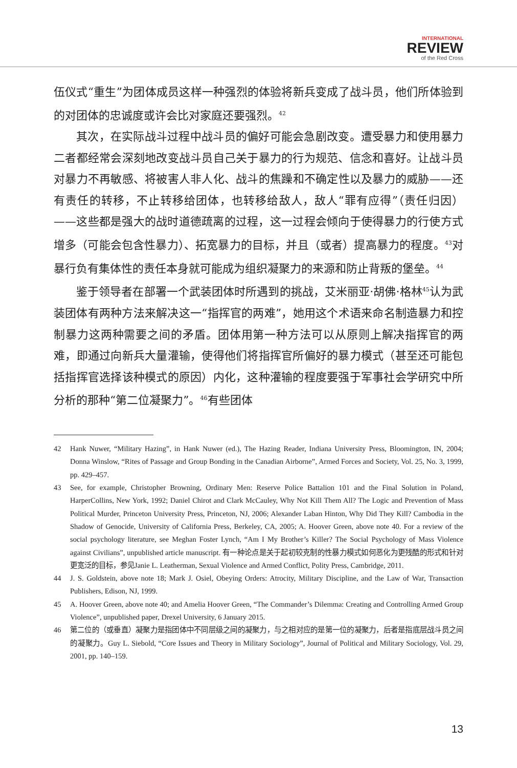INTERNATIONAL
REVIEW
of the Red Cross
伍仪式“重生”为团体成员这样一种强烈的体验将新兵变成了战斗员，他们所体验到的对团体的忠诚度或许会比对家庭还要强烈。<sup>42</sup>
其次，在实际战斗过程中战斗员的偏好可能会急剧改变。遭受暴力和使用暴力二者都经常会深刻地改变战斗员自己关于暴力的行为规范、信念和喜好。让战斗员对暴力不再敏感、将被害人非人化、战斗的焦躁和不确定性以及暴力的威胁——还有责任的转移，不止转移给团体，也转移给敌人，敌人“罪有应得”（责任归因）——这些都是强大的战时道德疏离的过程，这一过程会倾向于使得暴力的行使方式增多（可能会包含性暴力）、拓宽暴力的目标，并且（或者）提高暴力的程度。<sup>43</sup>对暴行负有集体性的责任本身就可能成为组织凝聚力的来源和防止背叛的堡垒。<sup>44</sup>
鉴于领导者在部署一个武装团体时所遇到的挑战，艾米丽亚·胡佛·格林<sup>45</sup>认为武装团体有两种方法来解决这一“指挥官的两难”，她用这个术语来命名制造暴力和控制暴力这两种需要之间的矛盾。团体用第一种方法可以从原则上解决指挥官的两难，即通过向新兵大量灌输，使得他们将指挥官所偏好的暴力模式（甚至还可能包括指挥官选择该种模式的原因）内化，这种灌输的程度要强于军事社会学研究中所分析的那种“第二位凝聚力”。<sup>46</sup>有些团体
42 Hank Nuwer, “Military Hazing”, in Hank Nuwer (ed.), The Hazing Reader, Indiana University Press, Bloomington, IN, 2004; Donna Winslow, “Rites of Passage and Group Bonding in the Canadian Airborne”, Armed Forces and Society, Vol. 25, No. 3, 1999, pp. 429–457.
43 See, for example, Christopher Browning, Ordinary Men: Reserve Police Battalion 101 and the Final Solution in Poland, HarperCollins, New York, 1992; Daniel Chirot and Clark McCauley, Why Not Kill Them All? The Logic and Prevention of Mass Political Murder, Princeton University Press, Princeton, NJ, 2006; Alexander Laban Hinton, Why Did They Kill? Cambodia in the Shadow of Genocide, University of California Press, Berkeley, CA, 2005; A. Hoover Green, above note 40. For a review of the social psychology literature, see Meghan Foster Lynch, “Am I My Brother’s Killer? The Social Psychology of Mass Violence against Civilians”, unpublished article manuscript. 有一种论点是关于起初较克制的性暴力模式如何恶化为更残酷的形式和针对更宽泛的目标，参见Janie L. Leatherman, Sexual Violence and Armed Conflict, Polity Press, Cambridge, 2011.
44 J. S. Goldstein, above note 18; Mark J. Osiel, Obeying Orders: Atrocity, Military Discipline, and the Law of War, Transaction Publishers, Edison, NJ, 1999.
45 A. Hoover Green, above note 40; and Amelia Hoover Green, “The Commander’s Dilemma: Creating and Controlling Armed Group Violence”, unpublished paper, Drexel University, 6 January 2015.
46 第二位的（或垂直）凝聚力是指团体中不同层级之间的凝聚力，与之相对应的是第一位的凝聚力，后者是指底层战斗员之间的凝聚力。Guy L. Siebold, “Core Issues and Theory in Military Sociology”, Journal of Political and Military Sociology, Vol. 29, 2001, pp. 140–159.
13